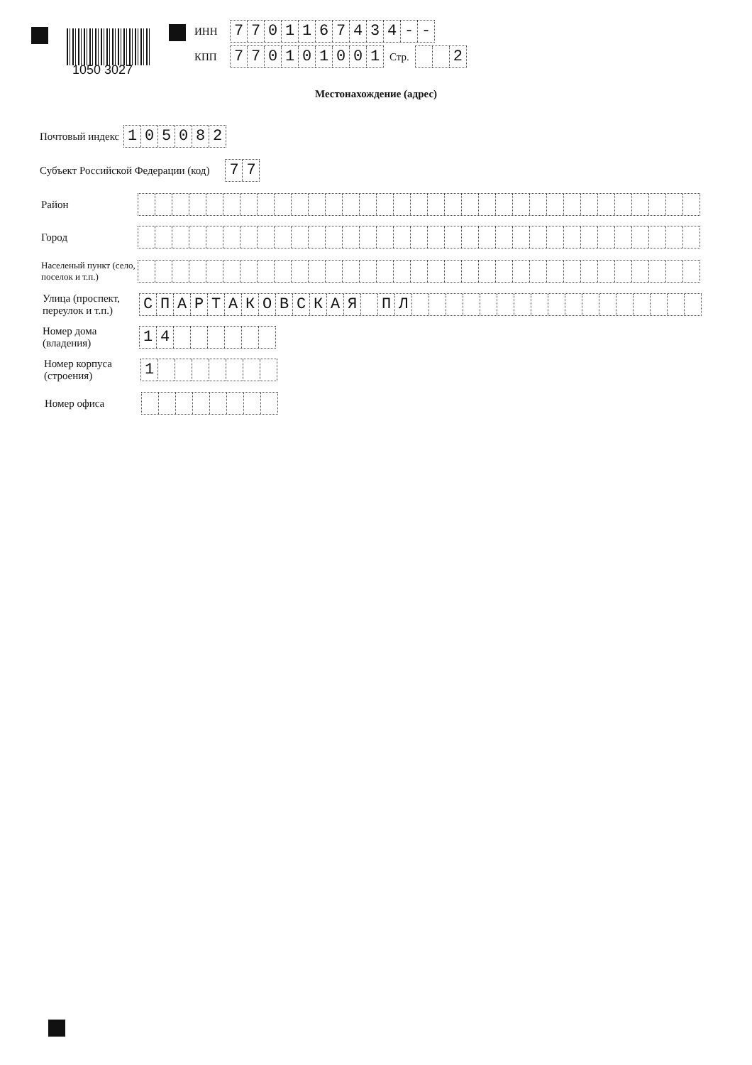1050 3027
ИНН
7701167434 - -
КПП
770101001
Стр.
2
Местонахождение (адрес)
Почтовый индекс
105082
Субъект Российской Федерации (код)
77
Район
Город
Населеный пункт (село, поселок и т.п.)
Улица (проспект, переулок и т.п.)
СПАРТАКОВСКАЯ ПЛ
Номер дома (владения)
14
Номер корпуса (строения)
1
Номер офиса